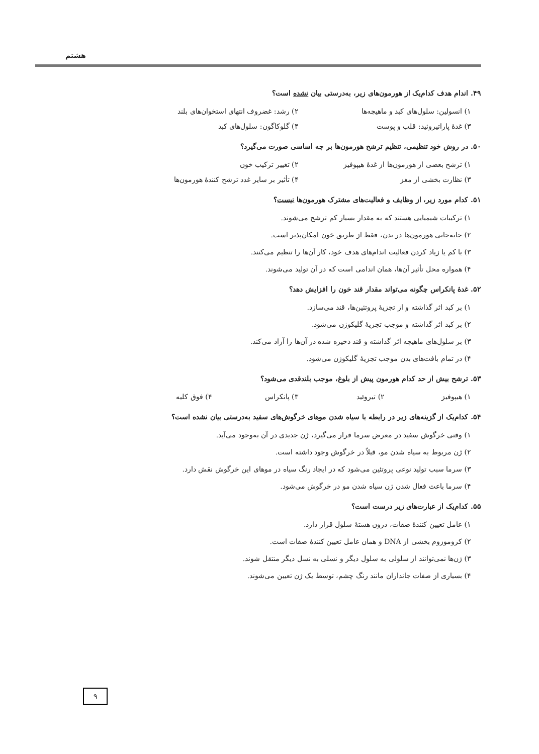هشتم
۴۹. اندام هدف کدام‌یک از هورمون‌های زیر، به‌درستی بیان نشده است؟
۱) انسولین: سلول‌های کبد و ماهیچه‌ها ۲) رشد: غضروف انتهای استخوان‌های بلند
۳) غدهٔ پاراتیروئید: قلب و پوست ۴) گلوکاگون: سلول‌های کبد
۵۰. در روش خود تنظیمی، تنظیم ترشح هورمون‌ها بر چه اساسی صورت می‌گیرد؟
۱) ترشح بعضی از هورمون‌ها از غدهٔ هیپوفیز ۲) تغییر ترکیب خون
۳) نظارت بخشی از مغز ۴) تأثیر بر سایر غدد ترشح کنندهٔ هورمون‌ها
۵۱. کدام مورد زیر، از وظایف و فعالیت‌های مشترک هورمون‌ها نیست؟
۱) ترکیبات شیمیایی هستند که به مقدار بسیار کم ترشح می‌شوند.
۲) جابه‌جایی هورمون‌ها در بدن، فقط از طریق خون امکان‌پذیر است.
۳) با کم یا زیاد کردن فعالیت اندام‌های هدف خود، کار آن‌ها را تنظیم می‌کنند.
۴) همواره محل تأثیر آن‌ها، همان اندامی است که در آن تولید می‌شوند.
۵۲. غدهٔ پانکراس چگونه می‌تواند مقدار قند خون را افزایش دهد؟
۱) بر کبد اثر گذاشته و از تجزیهٔ پروتئین‌ها، قند می‌سازد.
۲) بر کبد اثر گذاشته و موجب تجزیهٔ گلیکوژن می‌شود.
۳) بر سلول‌های ماهیچه اثر گذاشته و قند ذخیره شده در آن‌ها را آزاد می‌کند.
۴) در تمام بافت‌های بدن موجب تجزیهٔ گلیکوژن می‌شود.
۵۳. ترشح بیش از حد کدام هورمون پیش از بلوغ، موجب بلندقدی می‌شود؟
۱) هیپوفیز ۲) تیروئید ۳) پانکراس ۴) فوق کلیه
۵۴. کدام‌یک از گزینه‌های زیر در رابطه با سیاه شدن موهای خرگوش‌های سفید به‌درستی بیان نشده است؟
۱) وقتی خرگوش سفید در معرض سرما قرار می‌گیرد، ژن جدیدی در آن به‌وجود می‌آید.
۲) ژن مربوط به سیاه شدن مو، قبلاً در خرگوش وجود داشته است.
۳) سرما سبب تولید نوعی پروتئین می‌شود که در ایجاد رنگ سیاه در موهای این خرگوش نقش دارد.
۴) سرما باعث فعال شدن ژن سیاه شدن مو در خرگوش می‌شود.
۵۵. کدام‌یک از عبارت‌های زیر درست است؟
۱) عامل تعیین کنندهٔ صفات، درون هستهٔ سلول قرار دارد.
۲) کروموزوم بخشی از DNA و همان عامل تعیین کنندهٔ صفات است.
۳) ژن‌ها نمی‌توانند از سلولی به سلول دیگر و نسلی به نسل دیگر منتقل شوند.
۴) بسیاری از صفات جانداران مانند رنگ چشم، توسط یک ژن تعیین می‌شوند.
۹